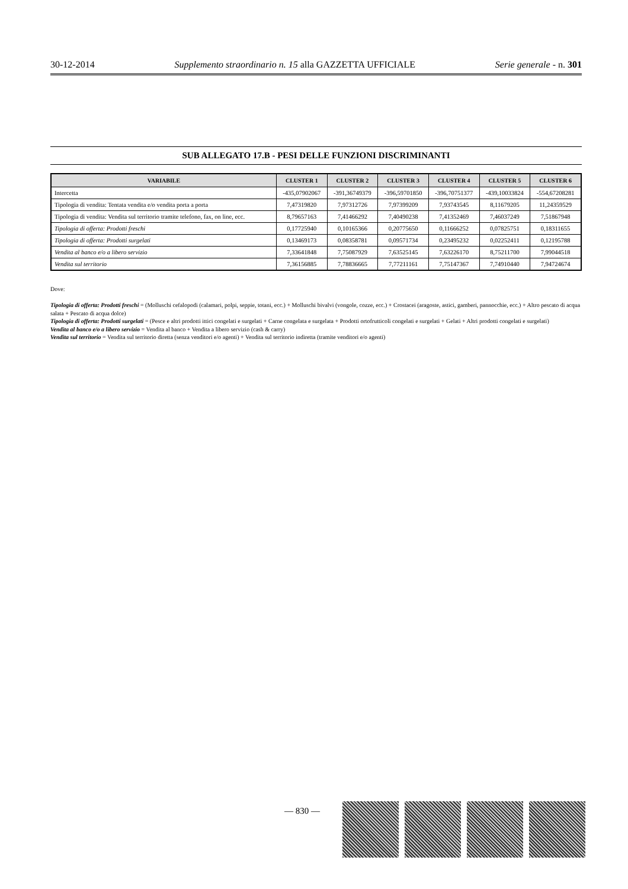30-12-2014 Supplemento straordinario n. 15 alla GAZZETTA UFFICIALE Serie generale - n. 301
SUB ALLEGATO 17.B - PESI DELLE FUNZIONI DISCRIMINANTI
| VARIABILE | CLUSTER 1 | CLUSTER 2 | CLUSTER 3 | CLUSTER 4 | CLUSTER 5 | CLUSTER 6 |
| --- | --- | --- | --- | --- | --- | --- |
| Intercetta | -435,07902067 | -391,36749379 | -396,59701850 | -396,70751377 | -439,10033824 | -554,67208281 |
| Tipologia di vendita: Tentata vendita e/o vendita porta a porta | 7,47319820 | 7,97312726 | 7,97399209 | 7,93743545 | 8,11679205 | 11,24359529 |
| Tipologia di vendita: Vendita sul territorio tramite telefono, fax, on line, ecc. | 8,79657163 | 7,41466292 | 7,40490238 | 7,41352469 | 7,46037249 | 7,51867948 |
| Tipologia di offerta: Prodotti freschi | 0,17725940 | 0,10165366 | 0,20775650 | 0,11666252 | 0,07825751 | 0,18311655 |
| Tipologia di offerta: Prodotti surgelati | 0,13469173 | 0,08358781 | 0,09571734 | 0,23495232 | 0,02252411 | 0,12195788 |
| Vendita al banco e/o a libero servizio | 7,33641848 | 7,75087929 | 7,63525145 | 7,63226170 | 8,75211700 | 7,99044518 |
| Vendita sul territorio | 7,36156885 | 7,78836665 | 7,77211161 | 7,75147367 | 7,74910440 | 7,94724674 |
Dove:
Tipologia di offerta: Prodotti freschi = (Molluschi cefalopodi (calamari, polpi, seppie, totani, ecc.) + Molluschi bivalvi (vongole, cozze, ecc.) + Crostacei (aragoste, astici, gamberi, pannocchie, ecc.) + Altro pescato di acqua salata + Pescato di acqua dolce)
Tipologia di offerta: Prodotti surgelati = (Pesce e altri prodotti ittici congelati e surgelati + Carne congelata e surgelata + Prodotti ortofrutticoli congelati e surgelati + Gelati + Altri prodotti congelati e surgelati)
Vendita al banco e/o a libero servizio = Vendita al banco + Vendita a libero servizio (cash & carry)
Vendita sul territorio = Vendita sul territorio diretta (senza venditori e/o agenti) + Vendita sul territorio indiretta (tramite venditori e/o agenti)
— 830 —